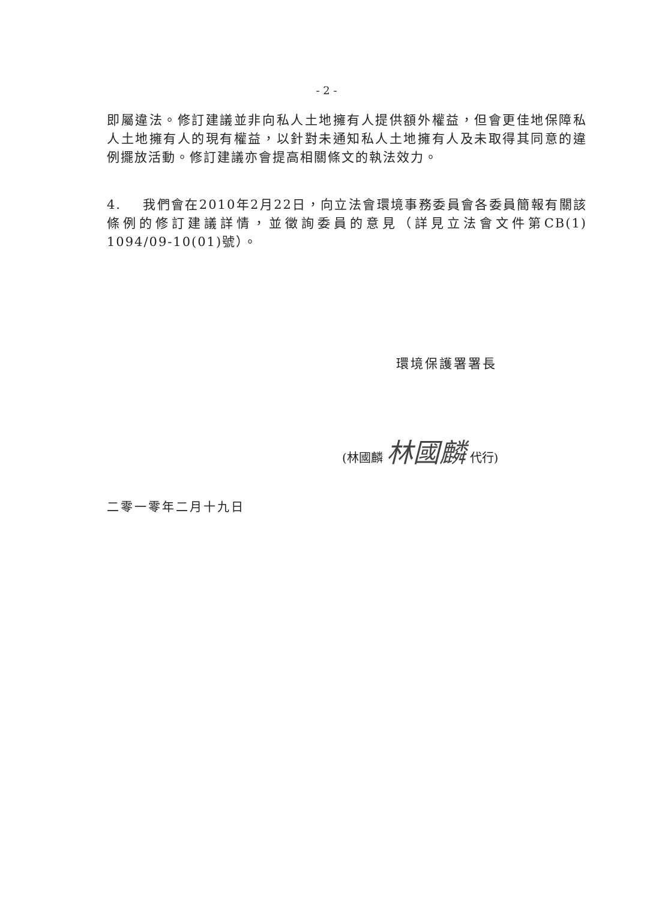- 2 -
即屬違法。修訂建議並非向私人土地擁有人提供額外權益，但會更佳地保障私人土地擁有人的現有權益，以針對未通知私人土地擁有人及未取得其同意的違例擺放活動。修訂建議亦會提高相關條文的執法效力。
4. 我們會在2010年2月22日，向立法會環境事務委員會各委員簡報有關該條例的修訂建議詳情，並徵詢委員的意見（詳見立法會文件第CB(1) 1094/09-10(01)號）。
環境保護署署長
(林國麟 林國麟 代行)
二零一零年二月十九日